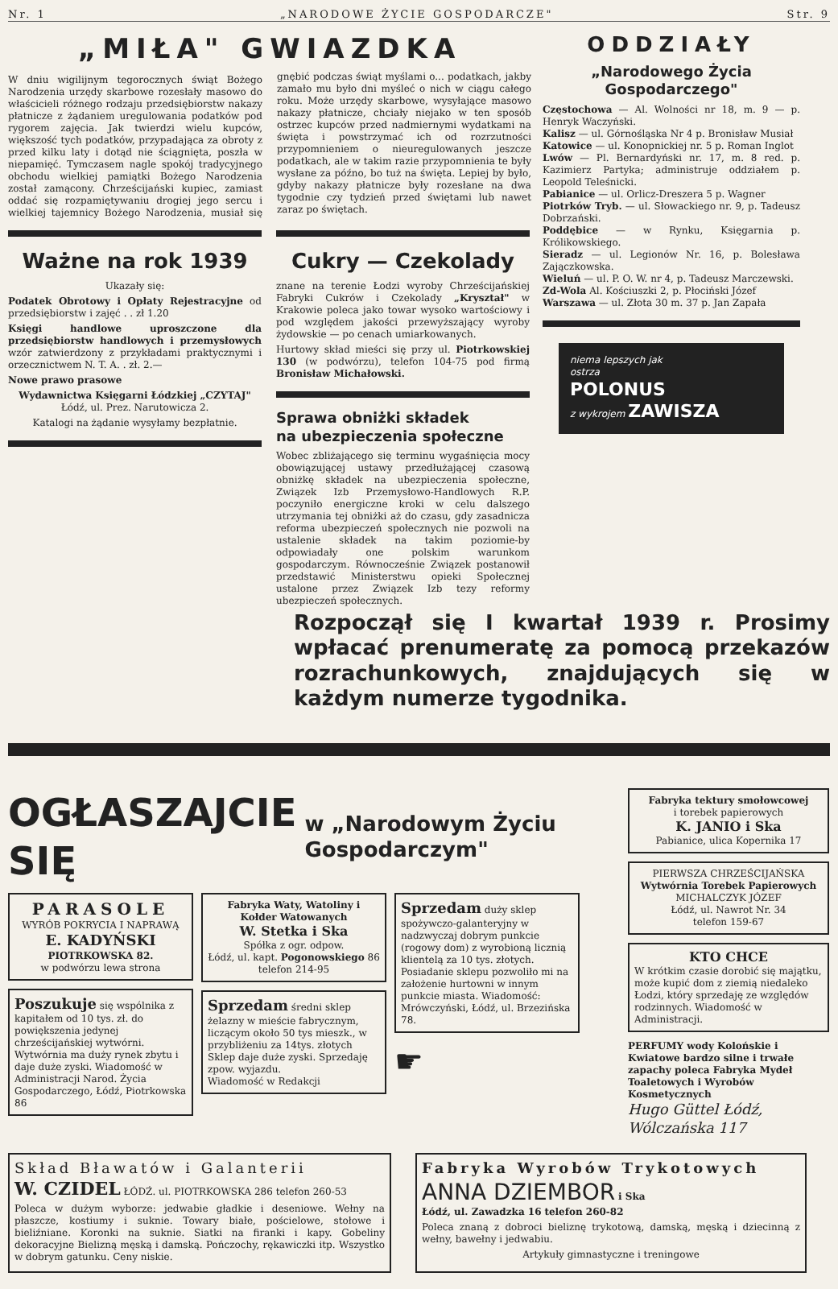Nr. 1 „NARODOWE ŻYCIE GOSPODARCZE" Str. 9
„MIŁA" GWIAZDKA
W dniu wigilijnym tegorocznych świąt Bożego Narodzenia urzędy skarbowe rozesłały masowo do właścicieli różnego rodzaju przedsiębiorstw nakazy płatnicze z żądaniem uregulowania podatków pod rygorem zajęcia. Jak twierdzi wielu kupców, większość tych podatków, przypadająca za obroty z przed kilku laty i dotąd nie ściągnięta, poszła w niepamięć. Tymczasem nagle spokój tradycyjnego obchodu wielkiej pamiątki Bożego Narodzenia został zamącony. Chrześcijański kupiec, zamiast oddać się rozpamiętywaniu drogiej jego sercu i wielkiej tajemnicy Bożego Narodzenia, musiał się gnębić podczas świąt myślami o... podatkach, jakby zamało mu było dni myśleć o nich w ciągu całego roku. Może urzędy skarbowe, wysyłające masowo nakazy płatnicze, chciały niejako w ten sposób ostrzec kupców przed nadmiernymi wydatkami na święta i powstrzymać ich od rozrzutności przypomnieniem o nieuregulowanych jeszcze podatkach, ale w takim razie przypomnienia te były wysłane za późno, bo tuż na święta. Lepiej by było, gdyby nakazy płatnicze były rozesłane na dwa tygodnie czy tydzień przed świętami lub nawet zaraz po świętach.
Ważne na rok 1939
Ukazały się:
Podatek Obrotowy i Opłaty Rejestracyjne od przedsiębiorstw i zajęć . . zł 1.20
Księgi handlowe uproszczone dla przedsiębiorstw handlowych i przemysłowych wzór zatwierdzony z przykładami praktycznymi i orzecznictwem N. T. A. . zł. 2.—
Nowe prawo prasowe
Wydawnictwa Księgarni Łódzkiej „CZYTAJ"
Łódź, ul. Prez. Narutowicza 2.
Katalogi na żądanie wysyłamy bezpłatnie.
Cukry — Czekolady
znane na terenie Łodzi wyroby Chrześcijańskiej Fabryki Cukrów i Czekolady „Kryształ" w Krakowie poleca jako towar wysoko wartościowy i pod względem jakości przewyższający wyroby żydowskie — po cenach umiarkowanych.
Hurtowy skład mieści się przy ul. Piotrkowskiej 130 (w podwórzu), telefon 104-75 pod firmą Bronisław Michałowski.
Sprawa obniżki składek
na ubezpieczenia społeczne
Wobec zbliżającego się terminu wygaśnięcia mocy obowiązującej ustawy przedłużającej czasową obniżkę składek na ubezpieczenia społeczne, Związek Izb Przemysłowo-Handlowych R.P. poczyniło energiczne kroki w celu dalszego utrzymania tej obniżki aż do czasu, gdy zasadnicza reforma ubezpieczeń społecznych nie pozwoli na ustalenie składek na takim poziomie-by odpowiadały one polskim warunkom gospodarczym. Równocześnie Związek postanowił przedstawić Ministerstwu opieki Społecznej ustalone przez Związek Izb tezy reformy ubezpieczeń społecznych.
ODDZIAŁY
„Narodowego Życia Gospodarczego"
Częstochowa — Al. Wolności nr 18, m. 9 — p. Henryk Waczyński.
Kalisz — ul. Górnośląska Nr 4 p. Bronisław Musiał
Katowice — ul. Konopnickiej nr. 5 p. Roman Inglot
Lwów — Pl. Bernardyński nr. 17, m. 8 red. p. Kazimierz Partyka; administruje oddziałem p. Leopold Teleśnicki.
Pabianice — ul. Orlicz-Dreszera 5 p. Wagner
Piotrków Tryb. — ul. Słowackiego nr. 9, p. Tadeusz Dobrzański.
Poddębice — w Rynku, Księgarnia p. Królikowskiego.
Sieradz — ul. Legionów Nr. 16, p. Bolesława Zajączkowska.
Wieluń — ul. P. O. W. nr 4, p. Tadeusz Marczewski.
Zd-Wola Al. Kościuszki 2, p. Płociński Józef
Warszawa — ul. Złota 30 m. 37 p. Jan Zapała
niema lepszych jak
ostrza
POLONUS
z wykrojem ZAWISZA
Rozpoczął się I kwartał 1939 r. Prosimy wpłacać prenumeratę za pomocą przekazów rozrachunkowych, znajdujących się w każdym numerze tygodnika.
OGŁASZAJCIE SIĘ w „Narodowym Życiu Gospodarczym"
PARASOLE
WYRÓB POKRYCIA I NAPRAWĄ
E. KADYŃSKI
PIOTRKOWSKA 82.
w podwórzu lewa strona
Poszukuje się wspólnika z kapitałem od 10 tys. zł. do powiększenia jedynej chrześcijańskiej wytwórni. Wytwórnia ma duży rynek zbytu i daje duże zyski. Wiadomość w Administracji Narod. Życia Gospodarczego, Łódź, Piotrkowska 86
Fabryka Waty, Watoliny i Kołder Watowanych
W. Stetka i Ska
Spółka z ogr. odpow.
Łódź, ul. kapt. Pogonowskiego 86
telefon 214-95
Sprzedam średni sklep żelazny w mieście fabrycznym, liczącym około 50 tys mieszk., w przybliżeniu za 14tys. złotych Sklep daje duże zyski. Sprzedaję zpow. wyjazdu.
Wiadomość w Redakcji
Sprzedam duży sklep spożywczo-galanteryjny w nadzwyczaj dobrym punkcie (rogowy dom) z wyrobioną licznią klientelą za 10 tys. złotych. Posiadanie sklepu pozwoliło mi na założenie hurtowni w innym punkcie miasta. Wiadomość: Mrówczyński, Łódź, ul. Brzezińska 78.
☛
Fabryka tektury smołowcowej
i torebek papierowych
K. JANIO i Ska
Pabianice, ulica Kopernika 17
PIERWSZA CHRZEŚCIJAŃSKA
Wytwórnia Torebek Papierowych
MICHALCZYK JÓZEF
Łódź, ul. Nawrot Nr. 34
telefon 159-67
KTO CHCE
W krótkim czasie dorobić się majątku, może kupić dom z ziemią niedaleko Łodzi, który sprzedaję ze względów rodzinnych. Wiadomość w Administracji.
PERFUMY wody Kolońskie i Kwiatowe bardzo silne i trwałe zapachy poleca Fabryka Mydeł Toaletowych i Wyrobów Kosmetycznych
Hugo Güttel Łódź, Wólczańska 117
Skład Bławatów i Galanterii
W. CZIDEL ŁÓDŹ. ul. PIOTRKOWSKA 286 telefon 260-53
Poleca w dużym wyborze: jedwabie gładkie i deseniowe. Wełny na płaszcze, kostiumy i suknie. Towary białe, pościelowe, stołowe i bieliźniane. Koronki na suknie. Siatki na firanki i kapy. Gobeliny dekoracyjne Bielizną męską i damską. Pończochy, rękawiczki itp. Wszystko w dobrym gatunku. Ceny niskie.
Fabryka Wyrobów Trykotowych
ANNA DZIEMBOR i Ska
Łódź, ul. Zawadzka 16 telefon 260-82
Poleca znaną z dobroci bieliznę trykotową, damską, męską i dziecinną z wełny, bawełny i jedwabiu.
Artykuły gimnastyczne i treningowe